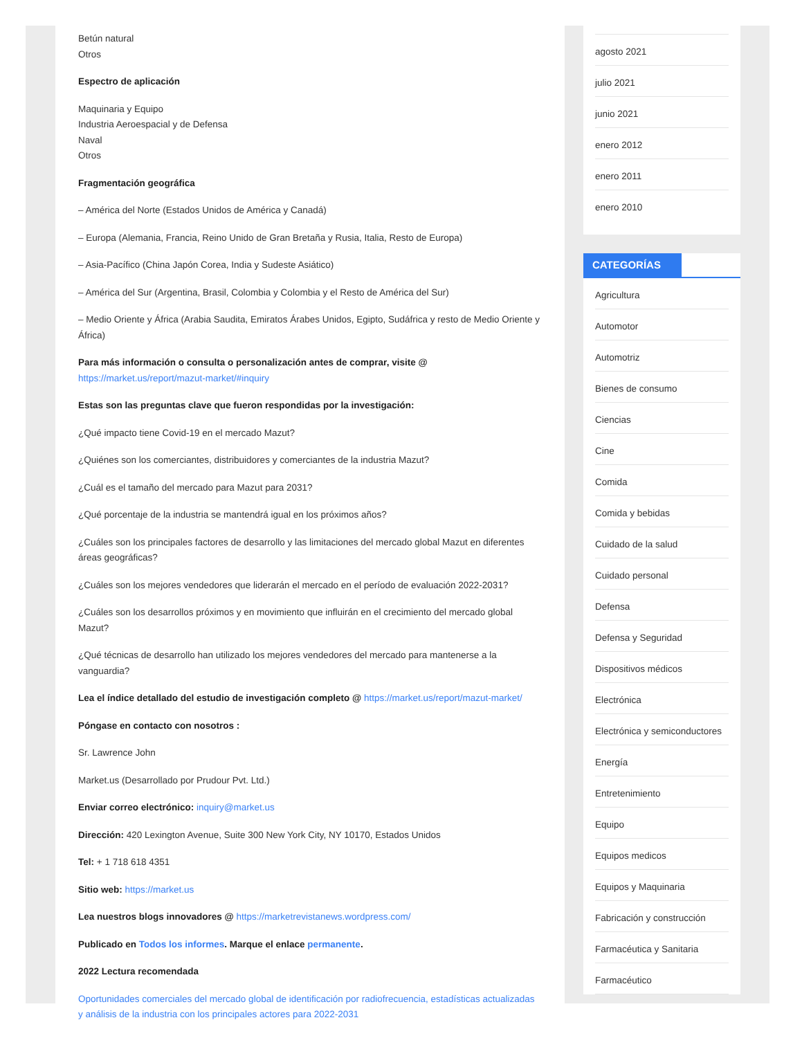Betún natural
Otros
Espectro de aplicación
Maquinaria y Equipo
Industria Aeroespacial y de Defensa
Naval
Otros
Fragmentación geográfica
– América del Norte (Estados Unidos de América y Canadá)
– Europa (Alemania, Francia, Reino Unido de Gran Bretaña y Rusia, Italia, Resto de Europa)
– Asia-Pacífico (China Japón Corea, India y Sudeste Asiático)
– América del Sur (Argentina, Brasil, Colombia y Colombia y el Resto de América del Sur)
– Medio Oriente y África (Arabia Saudita, Emiratos Árabes Unidos, Egipto, Sudáfrica y resto de Medio Oriente y África)
Para más información o consulta o personalización antes de comprar, visite @ https://market.us/report/mazut-market/#inquiry
Estas son las preguntas clave que fueron respondidas por la investigación:
¿Qué impacto tiene Covid-19 en el mercado Mazut?
¿Quiénes son los comerciantes, distribuidores y comerciantes de la industria Mazut?
¿Cuál es el tamaño del mercado para Mazut para 2031?
¿Qué porcentaje de la industria se mantendrá igual en los próximos años?
¿Cuáles son los principales factores de desarrollo y las limitaciones del mercado global Mazut en diferentes áreas geográficas?
¿Cuáles son los mejores vendedores que liderarán el mercado en el período de evaluación 2022-2031?
¿Cuáles son los desarrollos próximos y en movimiento que influirán en el crecimiento del mercado global Mazut?
¿Qué técnicas de desarrollo han utilizado los mejores vendedores del mercado para mantenerse a la vanguardia?
Lea el índice detallado del estudio de investigación completo @ https://market.us/report/mazut-market/
Póngase en contacto con nosotros :
Sr. Lawrence John
Market.us (Desarrollado por Prudour Pvt. Ltd.)
Enviar correo electrónico: inquiry@market.us
Dirección: 420 Lexington Avenue, Suite 300 New York City, NY 10170, Estados Unidos
Tel: + 1 718 618 4351
Sitio web: https://market.us
Lea nuestros blogs innovadores @ https://marketrevistanews.wordpress.com/
Publicado en Todos los informes. Marque el enlace permanente.
2022 Lectura recomendada
Oportunidades comerciales del mercado global de identificación por radiofrecuencia, estadísticas actualizadas y análisis de la industria con los principales actores para 2022-2031
agosto 2021
julio 2021
junio 2021
enero 2012
enero 2011
enero 2010
CATEGORÍAS
Agricultura
Automotor
Automotriz
Bienes de consumo
Ciencias
Cine
Comida
Comida y bebidas
Cuidado de la salud
Cuidado personal
Defensa
Defensa y Seguridad
Dispositivos médicos
Electrónica
Electrónica y semiconductores
Energía
Entretenimiento
Equipo
Equipos medicos
Equipos y Maquinaria
Fabricación y construcción
Farmacéutica y Sanitaria
Farmacéutico